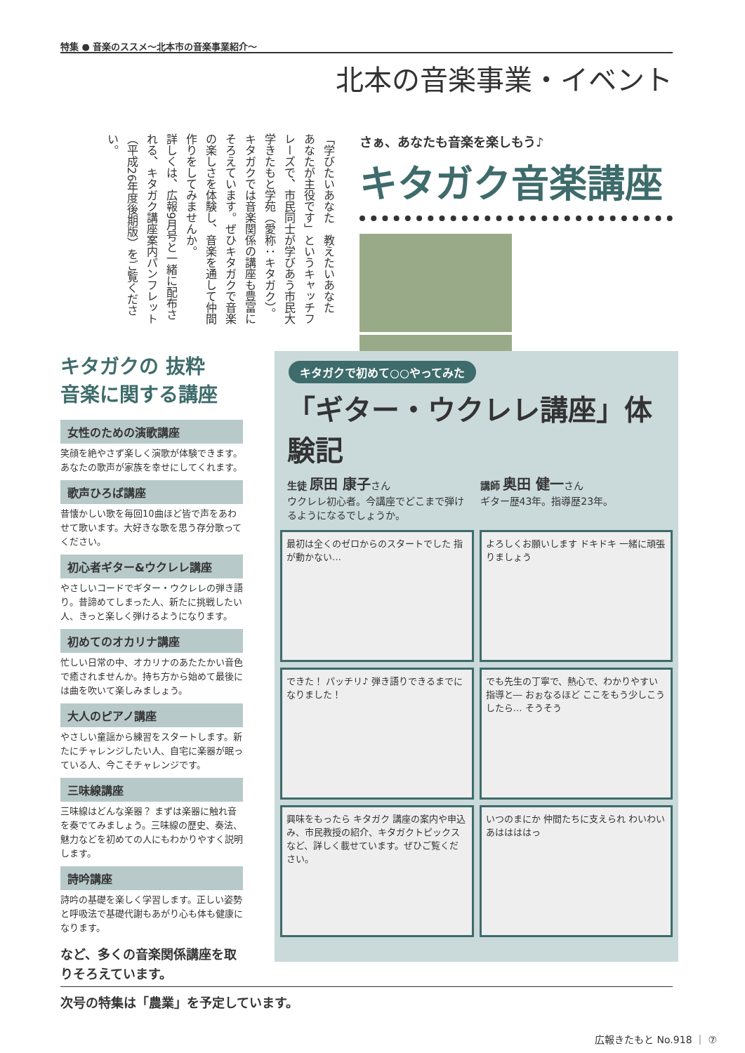特集 ● 音楽のススメ～北本市の音楽事業紹介～
北本の音楽事業・イベント
「学びたいあなた　教えたいあなた　あなたが主役です」というキャッチフレーズで、市民同士が学びあう市民大学きたもと学苑（愛称：キタガク）。
キタガクでは音楽関係の講座も豊富にそろえています。ぜひキタガクで音楽の楽しさを体験し、音楽を通して仲間作りをしてみませんか。
詳しくは、広報9月号と一緒に配布される、キタガク講座案内パンフレット（平成26年度後期版）をご覧ください。
さぁ、あなたも音楽を楽しもう♪
キタガク音楽講座
キタガクの 抜粋
音楽に関する講座
女性のための演歌講座
笑顔を絶やさず楽しく演歌が体験できます。あなたの歌声が家族を幸せにしてくれます。
歌声ひろば講座
昔懐かしい歌を毎回10曲ほど皆で声をあわせて歌います。大好きな歌を思う存分歌ってください。
初心者ギター&ウクレレ講座
やさしいコードでギター・ウクレレの弾き語り。昔諦めてしまった人、新たに挑戦したい人、きっと楽しく弾けるようになります。
初めてのオカリナ講座
忙しい日常の中、オカリナのあたたかい音色で癒されませんか。持ち方から始めて最後には曲を吹いて楽しみましょう。
大人のピアノ講座
やさしい童謡から練習をスタートします。新たにチャレンジしたい人、自宅に楽器が眠っている人、今こそチャレンジです。
三味線講座
三味線はどんな楽器？ まずは楽器に触れ音を奏でてみましょう。三味線の歴史、奏法、魅力などを初めての人にもわかりやすく説明します。
詩吟講座
詩吟の基礎を楽しく学習します。正しい姿勢と呼吸法で基礎代謝もあがり心も体も健康になります。
など、多くの音楽関係講座を取りそろえています。
キタガクで初めて○○やってみた
「ギター・ウクレレ講座」体験記
生徒 原田 康子さん
ウクレレ初心者。今講座でどこまで弾けるようになるでしょうか。
講師 奥田 健一さん
ギター歴43年。指導歴23年。
最初は全くのゼロからのスタートでした 指が動かない…
よろしくお願いします ドキドキ 一緒に頑張りましょう
できた！ パッチリ♪ 弾き語りできるまでになりました！
でも先生の丁寧で、熱心で、わかりやすい指導と― おぉなるほど ここをもう少しこうしたら… そうそう
興味をもったら キタガク 講座の案内や申込み、市民教授の紹介、キタガクトピックスなど、詳しく載せています。ぜひご覧ください。
いつのまにか 仲間たちに支えられ わいわい あははははっ
次号の特集は「農業」を予定しています。
広報きたもと No.918 ｜ ⑦